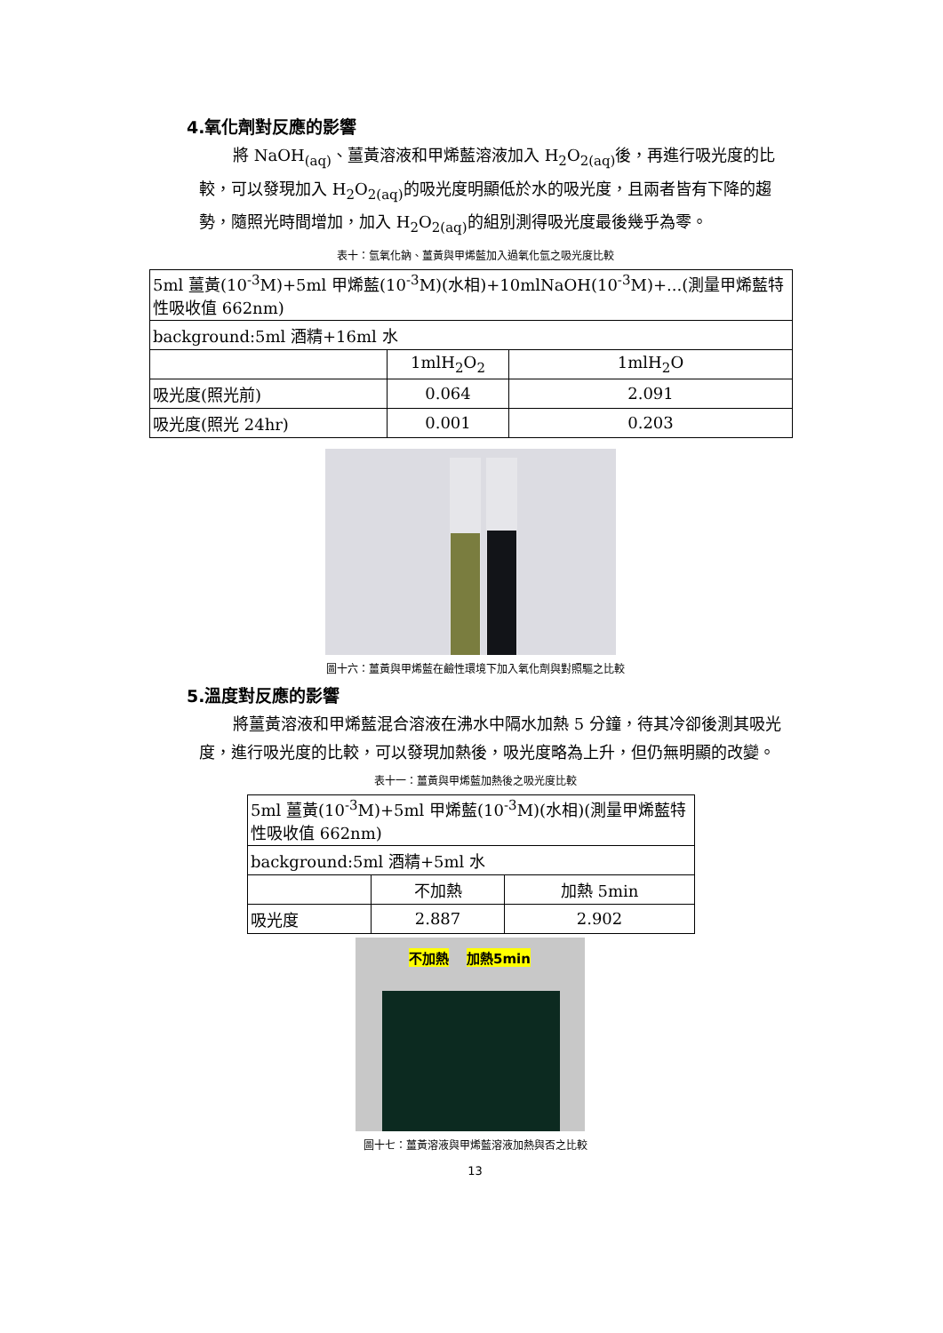4.氧化劑對反應的影響
將 NaOH<sub>(aq)</sub>、薑黃溶液和甲烯藍溶液加入 H<sub>2</sub>O<sub>2(aq)</sub>後，再進行吸光度的比較，可以發現加入 H<sub>2</sub>O<sub>2(aq)</sub>的吸光度明顯低於水的吸光度，且兩者皆有下降的趨勢，隨照光時間增加，加入 H<sub>2</sub>O<sub>2(aq)</sub>的組別測得吸光度最後幾乎為零。
表十：氫氧化鈉、薑黃與甲烯藍加入過氧化氫之吸光度比較
| 5ml 薑黃(10<sup>-3</sup>M)+5ml 甲烯藍(10<sup>-3</sup>M)(水相)+10mlNaOH(10<sup>-3</sup>M)+...(測量甲烯藍特性吸收值 662nm) | | |
| background:5ml 酒精+16ml 水 | | |
| | 1mlH<sub>2</sub>O<sub>2</sub> | 1mlH<sub>2</sub>O |
| 吸光度(照光前) | 0.064 | 2.091 |
| 吸光度(照光 24hr) | 0.001 | 0.203 |
圖十六：薑黃與甲烯藍在鹼性環境下加入氧化劑與對照驅之比較
5.溫度對反應的影響
將薑黃溶液和甲烯藍混合溶液在沸水中隔水加熱 5 分鐘，待其冷卻後測其吸光度，進行吸光度的比較，可以發現加熱後，吸光度略為上升，但仍無明顯的改變。
表十一：薑黃與甲烯藍加熱後之吸光度比較
| 5ml 薑黃(10<sup>-3</sup>M)+5ml 甲烯藍(10<sup>-3</sup>M)(水相)(測量甲烯藍特性吸收值 662nm) | | |
| background:5ml 酒精+5ml 水 | | |
| | 不加熱 | 加熱 5min |
| 吸光度 | 2.887 | 2.902 |
不加熱 加熱5min
圖十七：薑黃溶液與甲烯藍溶液加熱與否之比較
13